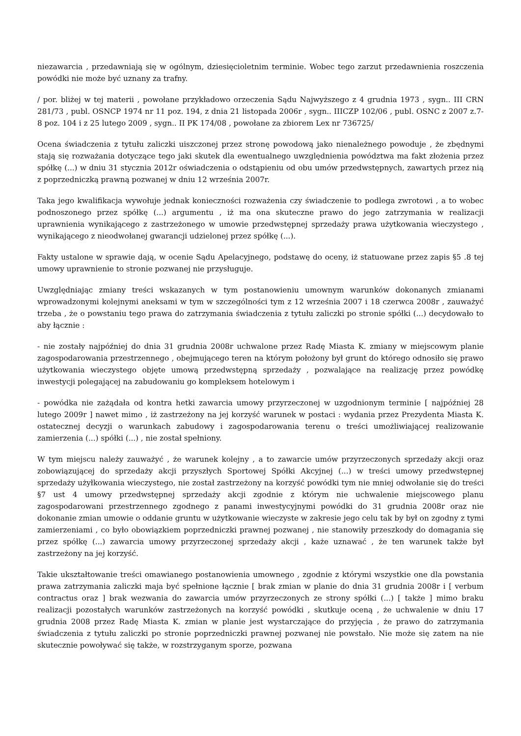niezawarcia , przedawniają się w ogólnym, dziesięcioletnim terminie. Wobec tego zarzut przedawnienia roszczenia powódki nie może być uznany za trafny.
/ por. bliżej w tej materii , powołane przykładowo orzeczenia Sądu Najwyższego z 4 grudnia 1973 , sygn.. III CRN 281/73 , publ. OSNCP 1974 nr 11 poz. 194, z dnia 21 listopada 2006r , sygn.. IIICZP 102/06 , publ. OSNC z 2007 z.7-8 poz. 104 i z 25 lutego 2009 , sygn.. II PK 174/08 , powołane za zbiorem Lex nr 736725/
Ocena świadczenia z tytułu zaliczki uiszczonej przez stronę powodową jako nienależnego powoduje , że zbędnymi stają się rozważania dotyczące tego jaki skutek dla ewentualnego uwzględnienia powództwa ma fakt złożenia przez spółkę (...) w dniu 31 stycznia 2012r oświadczenia o odstąpieniu od obu umów przedwstępnych, zawartych przez nią z poprzedniczką prawną pozwanej w dniu 12 września 2007r.
Taka jego kwalifikacja wywołuje jednak konieczności rozważenia czy świadczenie to podlega zwrotowi , a to wobec podnoszonego przez spółkę (...) argumentu , iż ma ona skuteczne prawo do jego zatrzymania w realizacji uprawnienia wynikającego z zastrzeżonego w umowie przedwstępnej sprzedaży prawa użytkowania wieczystego , wynikającego z nieodwołanej gwarancji udzielonej przez spółkę (...).
Fakty ustalone w sprawie dają, w ocenie Sądu Apelacyjnego, podstawę do oceny, iż statuowane przez zapis §5 .8 tej umowy uprawnienie to stronie pozwanej nie przysługuje.
Uwzględniając zmiany treści wskazanych w tym postanowieniu umownym warunków dokonanych zmianami wprowadzonymi kolejnymi aneksami w tym w szczególności tym z 12 września 2007 i 18 czerwca 2008r , zauważyć trzeba , że o powstaniu tego prawa do zatrzymania świadczenia z tytułu zaliczki po stronie spółki (...) decydowało to aby łącznie :
- nie zostały najpóźniej do dnia 31 grudnia 2008r uchwalone przez Radę Miasta K. zmiany w miejscowym planie zagospodarowania przestrzennego , obejmującego teren na którym położony był grunt do którego odnosiło się prawo użytkowania wieczystego objęte umową przedwstępną sprzedaży , pozwalające na realizację przez powódkę inwestycji polegającej na zabudowaniu go kompleksem hotelowym i
- powódka nie zażądała od kontra hetki zawarcia umowy przyrzeczonej w uzgodnionym terminie [ najpóźniej 28 lutego 2009r ] nawet mimo , iż zastrzeżony na jej korzyść warunek w postaci : wydania przez Prezydenta Miasta K. ostatecznej decyzji o warunkach zabudowy i zagospodarowania terenu o treści umożliwiającej realizowanie zamierzenia (...) spółki (...) , nie został spełniony.
W tym miejscu należy zauważyć , że warunek kolejny , a to zawarcie umów przyrzeczonych sprzedaży akcji oraz zobowiązującej do sprzedaży akcji przyszłych Sportowej Spółki Akcyjnej (...) w treści umowy przedwstępnej sprzedaży użyłkowania wieczystego, nie został zastrzeżony na korzyść powódki tym nie mniej odwołanie się do treści §7 ust 4 umowy przedwstępnej sprzedaży akcji zgodnie z którym nie uchwalenie miejscowego planu zagospodarowani przestrzennego zgodnego z panami inwestycyjnymi powódki do 31 grudnia 2008r oraz nie dokonanie zmian umowie o oddanie gruntu w użytkowanie wieczyste w zakresie jego celu tak by był on zgodny z tymi zamierzeniami , co było obowiązkiem poprzedniczki prawnej pozwanej , nie stanowiły przeszkody do domagania się przez spółkę (...) zawarcia umowy przyrzeczonej sprzedaży akcji , każe uznawać , że ten warunek także był zastrzeżony na jej korzyść.
Takie ukształtowanie treści omawianego postanowienia umownego , zgodnie z którymi wszystkie one dla powstania prawa zatrzymania zaliczki maja być spełnione łącznie [ brak zmian w planie do dnia 31 grudnia 2008r i [ verbum contractus oraz ] brak wezwania do zawarcia umów przyrzeczonych ze strony spółki (...) [ także ] mimo braku realizacji pozostałych warunków zastrzeżonych na korzyść powódki , skutkuje oceną , że uchwalenie w dniu 17 grudnia 2008 przez Radę Miasta K. zmian w planie jest wystarczające do przyjęcia , że prawo do zatrzymania świadczenia z tytułu zaliczki po stronie poprzedniczki prawnej pozwanej nie powstało. Nie może się zatem na nie skutecznie powoływać się także, w rozstrzyganym sporze, pozwana